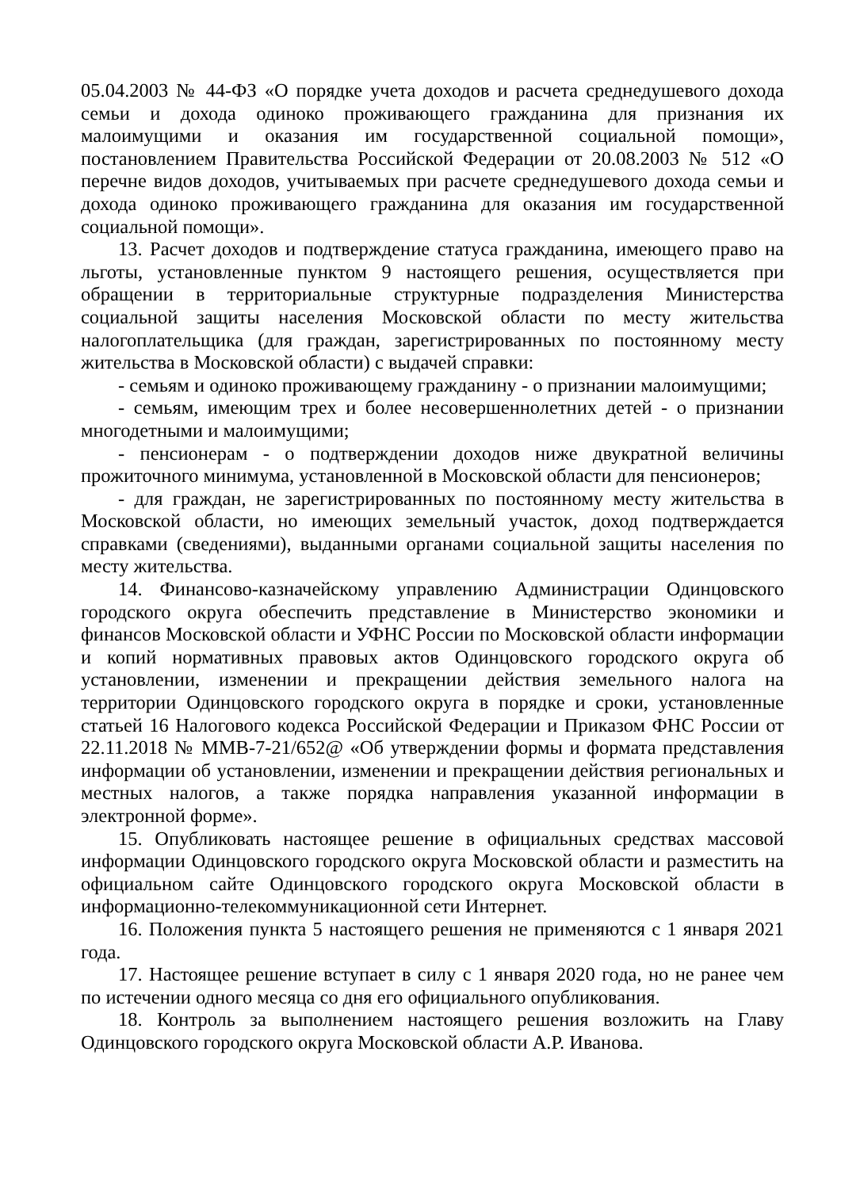05.04.2003 № 44-ФЗ «О порядке учета доходов и расчета среднедушевого дохода семьи и дохода одиноко проживающего гражданина для признания их малоимущими и оказания им государственной социальной помощи», постановлением Правительства Российской Федерации от 20.08.2003 № 512 «О перечне видов доходов, учитываемых при расчете среднедушевого дохода семьи и дохода одиноко проживающего гражданина для оказания им государственной социальной помощи».
13. Расчет доходов и подтверждение статуса гражданина, имеющего право на льготы, установленные пунктом 9 настоящего решения, осуществляется при обращении в территориальные структурные подразделения Министерства социальной защиты населения Московской области по месту жительства налогоплательщика (для граждан, зарегистрированных по постоянному месту жительства в Московской области) с выдачей справки:
- семьям и одиноко проживающему гражданину - о признании малоимущими;
- семьям, имеющим трех и более несовершеннолетних детей - о признании многодетными и малоимущими;
- пенсионерам - о подтверждении доходов ниже двукратной величины прожиточного минимума, установленной в Московской области для пенсионеров;
- для граждан, не зарегистрированных по постоянному месту жительства в Московской области, но имеющих земельный участок, доход подтверждается справками (сведениями), выданными органами социальной защиты населения по месту жительства.
14. Финансово-казначейскому управлению Администрации Одинцовского городского округа обеспечить представление в Министерство экономики и финансов Московской области и УФНС России по Московской области информации и копий нормативных правовых актов Одинцовского городского округа об установлении, изменении и прекращении действия земельного налога на территории Одинцовского городского округа в порядке и сроки, установленные статьей 16 Налогового кодекса Российской Федерации и Приказом ФНС России от 22.11.2018 № ММВ-7-21/652@ «Об утверждении формы и формата представления информации об установлении, изменении и прекращении действия региональных и местных налогов, а также порядка направления указанной информации в электронной форме».
15. Опубликовать настоящее решение в официальных средствах массовой информации Одинцовского городского округа Московской области и разместить на официальном сайте Одинцовского городского округа Московской области в информационно-телекоммуникационной сети Интернет.
16. Положения пункта 5 настоящего решения не применяются с 1 января 2021 года.
17. Настоящее решение вступает в силу с 1 января 2020 года, но не ранее чем по истечении одного месяца со дня его официального опубликования.
18. Контроль за выполнением настоящего решения возложить на Главу Одинцовского городского округа Московской области А.Р. Иванова.